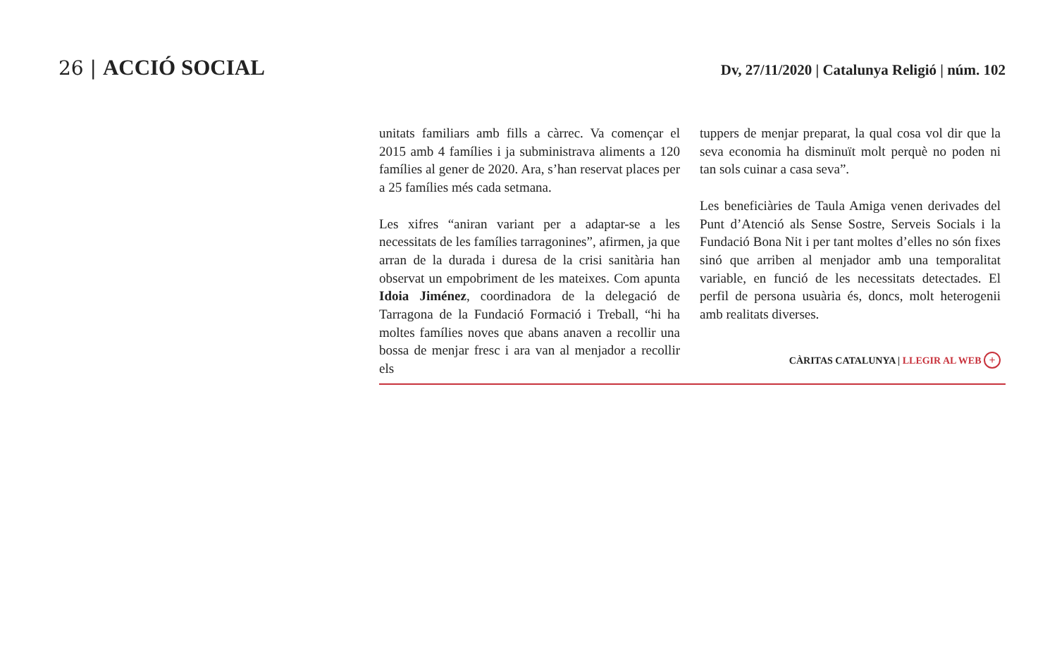26 | ACCIÓ SOCIAL
Dv, 27/11/2020 | Catalunya Religió | núm. 102
unitats familiars amb fills a càrrec. Va començar el 2015 amb 4 famílies i ja subministrava aliments a 120 famílies al gener de 2020. Ara, s’han reservat places per a 25 famílies més cada setmana.
Les xifres “aniran variant per a adaptar-se a les necessitats de les famílies tarragonines”, afirmen, ja que arran de la durada i duresa de la crisi sanitària han observat un empobriment de les mateixes. Com apunta Idoia Jiménez, coordinadora de la delegació de Tarragona de la Fundació Formació i Treball, “hi ha moltes famílies noves que abans anaven a recollir una bossa de menjar fresc i ara van al menjador a recollir els
tuppers de menjar preparat, la qual cosa vol dir que la seva economia ha disminuït molt perquè no poden ni tan sols cuinar a casa seva”.
Les beneficiàries de Taula Amiga venen derivades del Punt d’Atenció als Sense Sostre, Serveis Socials i la Fundació Bona Nit i per tant moltes d’elles no són fixes sinó que arriben al menjador amb una temporalitat variable, en funció de les necessitats detectades. El perfil de persona usuària és, doncs, molt heterogenii amb realitats diverses.
CÀRITAS CATALUNYA | LLEGIR AL WEB +